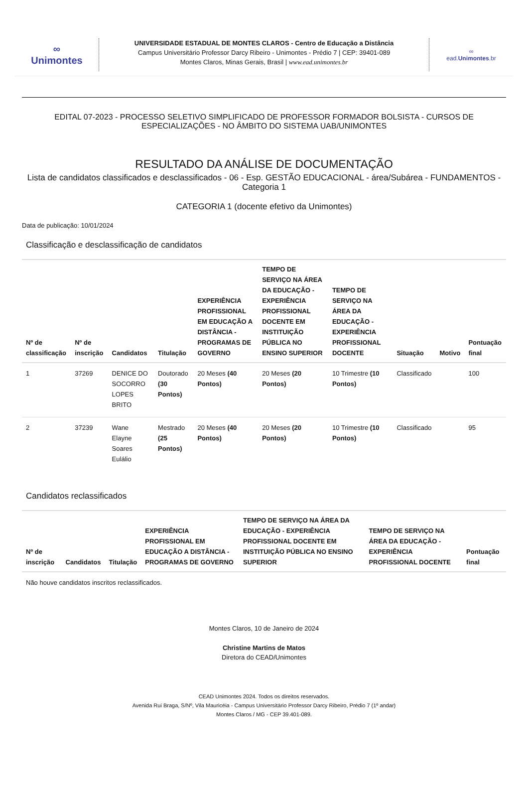∞
Unimontes
UNIVERSIDADE ESTADUAL DE MONTES CLAROS - Centro de Educação a Distância
Campus Universitário Professor Darcy Ribeiro - Unimontes - Prédio 7 | CEP: 39401-089
Montes Claros, Minas Gerais, Brasil | www.ead.unimontes.br
∞
ead.Unimontes.br
EDITAL 07-2023 - PROCESSO SELETIVO SIMPLIFICADO DE PROFESSOR FORMADOR BOLSISTA - CURSOS DE ESPECIALIZAÇÕES - NO ÂMBITO DO SISTEMA UAB/UNIMONTES
RESULTADO DA ANÁLISE DE DOCUMENTAÇÃO
Lista de candidatos classificados e desclassificados - 06 - Esp. GESTÃO EDUCACIONAL - área/Subárea - FUNDAMENTOS - Categoria 1
CATEGORIA 1 (docente efetivo da Unimontes)
Data de publicação: 10/01/2024
Classificação e desclassificação de candidatos
| Nº de classificação | Nº de inscrição | Candidatos | Titulação | EXPERIÊNCIA PROFISSIONAL EM EDUCAÇÃO A DISTÂNCIA - PROGRAMAS DE GOVERNO | TEMPO DE SERVIÇO NA ÁREA DA EDUCAÇÃO - EXPERIÊNCIA PROFISSIONAL DOCENTE EM INSTITUIÇÃO PÚBLICA NO ENSINO SUPERIOR | TEMPO DE SERVIÇO NA ÁREA DA EDUCAÇÃO - EXPERIÊNCIA PROFISSIONAL DOCENTE | Situação | Motivo | Pontuação final |
| --- | --- | --- | --- | --- | --- | --- | --- | --- | --- |
| 1 | 37269 | DENICE DO SOCORRO LOPES BRITO | Doutorado (30 Pontos) | 20 Meses (40 Pontos) | 20 Meses (20 Pontos) | 10 Trimestre (10 Pontos) | Classificado | | 100 |
| 2 | 37239 | Wane Elayne Soares Eulálio | Mestrado (25 Pontos) | 20 Meses (40 Pontos) | 20 Meses (20 Pontos) | 10 Trimestre (10 Pontos) | Classificado | | 95 |
Candidatos reclassificados
| Nº de inscrição | Candidatos | Titulação | EXPERIÊNCIA PROFISSIONAL EM EDUCAÇÃO A DISTÂNCIA - PROGRAMAS DE GOVERNO | TEMPO DE SERVIÇO NA ÁREA DA EDUCAÇÃO - EXPERIÊNCIA PROFISSIONAL DOCENTE EM INSTITUIÇÃO PÚBLICA NO ENSINO SUPERIOR | TEMPO DE SERVIÇO NA ÁREA DA EDUCAÇÃO - EXPERIÊNCIA PROFISSIONAL DOCENTE | Pontuação final |
| --- | --- | --- | --- | --- | --- | --- |
| Não houve candidatos inscritos reclassificados. | | | | | | |
Montes Claros, 10 de Janeiro de 2024
Christine Martins de Matos
Diretora do CEAD/Unimontes
CEAD Unimontes 2024. Todos os direitos reservados.
Avenida Rui Braga, S/Nº, Vila Mauricéia - Campus Universitário Professor Darcy Ribeiro, Prédio 7 (1º andar)
Montes Claros / MG - CEP 39.401-089.